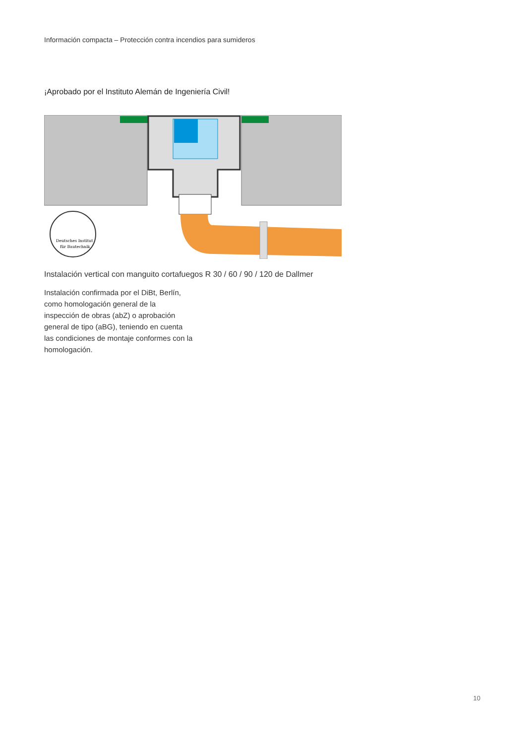Información compacta – Protección contra incendios para sumideros
¡Aprobado por el Instituto Alemán de Ingeniería Civil!
Deutsches Institut
für Bautechnik
Instalación vertical con manguito cortafuegos R 30 / 60 / 90 / 120 de Dallmer
Instalación confirmada por el DiBt, Berlín, como homologación general de la inspección de obras (abZ) o aprobación general de tipo (aBG), teniendo en cuenta las condiciones de montaje conformes con la homologación.
10